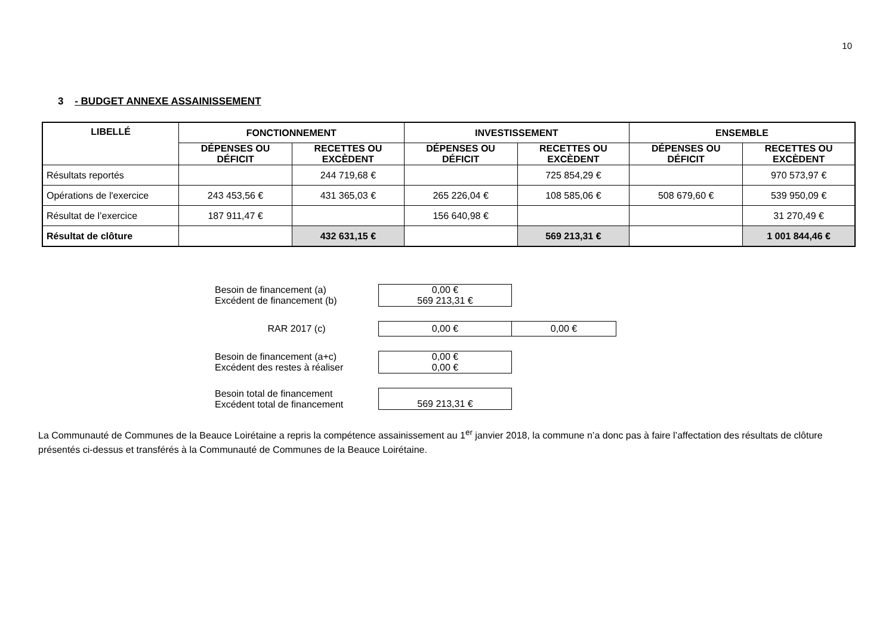10
3 - BUDGET ANNEXE ASSAINISSEMENT
| LIBELLÉ | FONCTIONNEMENT | | INVESTISSEMENT | | ENSEMBLE | |
| --- | --- | --- | --- | --- | --- | --- |
| | DÉPENSES OU DÉFICIT | RECETTES OU EXCÈDENT | DÉPENSES OU DÉFICIT | RECETTES OU EXCÈDENT | DÉPENSES OU DÉFICIT | RECETTES OU EXCÈDENT |
| Résultats reportés | | 244 719,68 € | | 725 854,29 € | | 970 573,97 € |
| Opérations de l'exercice | 243 453,56 € | 431 365,03 € | 265 226,04 € | 108 585,06 € | 508 679,60 € | 539 950,09 € |
| Résultat de l’exercice | 187 911,47 € | | 156 640,98 € | | | 31 270,49 € |
| Résultat de clôture | | 432 631,15 € | | 569 213,31 € | | 1 001 844,46 € |
| Besoin de financement (a) Excédent de financement (b) | 0,00 € 569 213,31 € |
| RAR 2017 (c) | 0,00 € | 0,00 € |
| Besoin de financement (a+c) Excédent des restes à réaliser | 0,00 € 0,00 € |
| Besoin total de financement Excédent total de financement | 569 213,31 € |
La Communauté de Communes de la Beauce Loirétaine a repris la compétence assainissement au 1<sup>er</sup> janvier 2018, la commune n’a donc pas à faire l’affectation des résultats de clôture présentés ci-dessus et transférés à la Communauté de Communes de la Beauce Loirétaine.